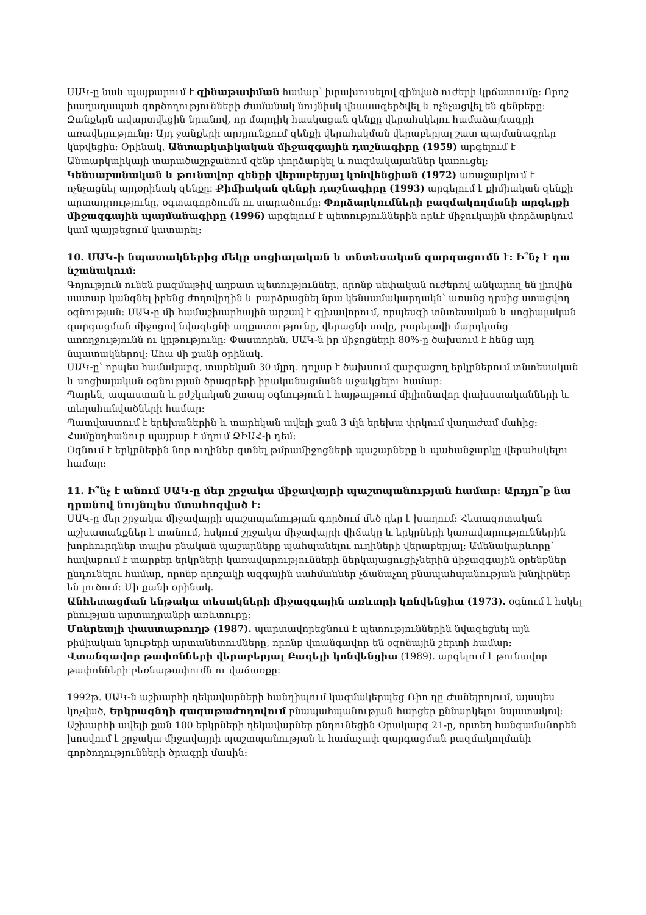ՍԱԿ-ը նաև պայքարում է զինաթափման համար՝ խրախուսելով զինված ուժերի կրճատումը: Որոշ խաղաղապահ գործողությունների ժամանակ նույնիսկ վնասազերծվել և ոչնչացվել են զենքերը: Զանքերն ավարտվեցին նրանով, որ մարդիկ հասկացան զենքը վերահսկելու համաձայնագրի առավելությունը: Այդ ջանքերի արդյունքում զենքի վերահսկման վերաբերյալ շատ պայմանագրեր կնքվեցին: Օրինակ, Անտարկտիկական միջազգային դաշնագիրը (1959) արգելում է Անտարկտիկայի տարածաշրջանում զենք փորձարկել և ռազմակայաններ կառուցել: Կենսաբանական և թունավոր զենքի վերաբերյալ կոնվենցիան (1972) առաջարկում է ոչնչացնել այդօրինակ զենքը: Քիմիական զենքի դաշնագիրը (1993) արգելում է քիմիական զենքի արտադրությունը, օգտագործումն ու տարածումը: Փորձարկումների բազմակողմանի արգելքի միջազգային պայմանագիրը (1996) արգելում է պետություններին որևէ միջուկային փորձարկում կամ պայթեցում կատարել:
10. ՍԱԿ-ի նպատակներից մեկը սոցիալական և տնտեսական զարգացումն է: Ի՞նչ է դա նշանակում:
Գոյություն ունեն բազմաթիվ աղքատ պետություններ, որոնք սեփական ուժերով անկարող են լիովին սատար կանգնել իրենց ժողովրդին և բարձրացնել նրա կենսամակարդակն՝ առանց դրսից ստացվող օգնության: ՍԱԿ-ը մի համաշխարհային արշավ է գլխավորում, որպեսզի տնտեսական և սոցիալական զարգացման միջոցով նվազեցնի աղքատությունը, վերացնի սովը, բարելավի մարդկանց առողջությունն ու կրթությունը: Փաստորեն, ՍԱԿ-ն իր միջոցների 80%-ը ծախսում է հենց այդ նպատակներով: Ահա մի քանի օրինակ.
ՍԱԿ-ը՝ որպես համակարգ, տարեկան 30 մլրդ. դոլար է ծախսում զարգացող երկրներում տնտեսական և սոցիալական օգնության ծրագրերի իրականացմանն աջակցելու համար:
Պարեն, ապաստան և բժշկական շտապ օգնություն է հայթայթում միլիոնավոր փախստականների և տեղահանվածների համար:
Պատվաստում է երեխաներին և տարեկան ավելի քան 3 մլն երեխա փրկում վաղաժամ մահից:
Համընդհանուր պայքար է մղում ՁԻԱՀ-ի դեմ:
Օգնում է երկրներին նոր ուղիներ գտնել թմրամիջոցների պաշարները և պահանջարկը վերահսկելու համար:
11. Ի՞նչ է անում ՍԱԿ-ը մեր շրջակա միջավայրի պաշտպանության համար: Արդյո՞ք նա դրանով նույնպես մտահոգված է:
ՍԱԿ-ը մեր շրջակա միջավայրի պաշտպանության գործում մեծ դեր է խաղում: Հետազոտական աշխատանքներ է տանում, հսկում շրջակա միջավայրի վիճակը և երկրների կառավարություններին խորհուրդներ տալիս բնական պաշարները պահպանելու ուղիների վերաբերյալ: Ամենակարևորը՝ հավաքում է տարբեր երկրների կառավարությունների ներկայացուցիչներին միջազգային օրենքներ ընդունելու համար, որոնք որոշակի ազգային սահմաններ չճանաչող բնապահպանության խնդիրներ են լուծում: Մի քանի օրինակ.
Անհետացման ենթակա տեսակների միջազգային առևտրի կոնվենցիա (1973). օգնում է հսկել բնության արտադրանքի առևտուրը:
Մոնրեալի փաստաթուղթ (1987). պարտավորեցնում է պետություններին նվազեցնել այն քիմիական նյութերի արտանետումները, որոնք վտանգավոր են օզոնային շերտի համար:
Վտանգավոր թափոնների վերաբերյալ Բազելի կոնվենցիա (1989). արգելում է թունավոր թափոնների բեռնաթափումն ու վաճառքը:
1992թ. ՍԱԿ-ն աշխարհի ղեկավարների հանդիպում կազմակերպեց Ռիո դը Ժանեյրոյում, այսպես կոչված, Երկրագնդի գագաթաժողովում բնապահպանության հարցեր քննարկելու նպատակով: Աշխարհի ավելի քան 100 երկրների ղեկավարներ ընդունեցին Օրակարգ 21-ը, որտեղ հանգամանորեն խոսվում է շրջակա միջավայրի պաշտպանության և համաչափ զարգացման բազմակողմանի գործողությունների ծրագրի մասին: